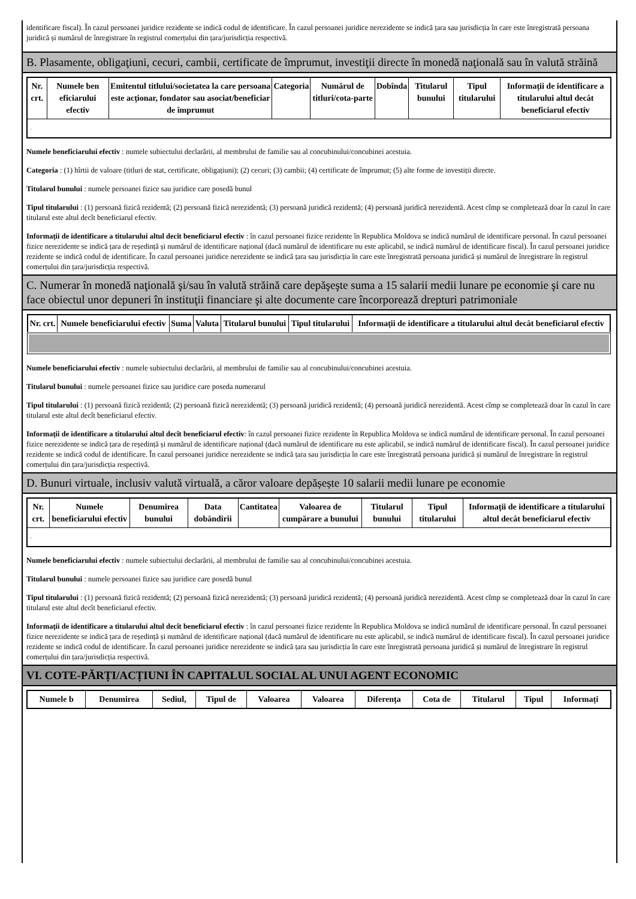identificare fiscal). În cazul persoanei juridice rezidente se indică codul de identificare. În cazul persoanei juridice nerezidente se indică țara sau jurisdicția în care este înregistrată persoana juridică și numărul de înregistrare în registrul comerțului din țara/jurisdicția respectivă.
B. Plasamente, obligaţiuni, cecuri, cambii, certificate de împrumut, investiţii directe în monedă naţională sau în valută străină
| Nr. crt. | Numele ben eficiarului efectiv | Emitentul titlului/societatea la care persoana este acționar, fondator sau asociat/beneficiar de împrumut | Categoria | Numărul de titluri/cota-parte | Dobînda | Titularul bunului | Tipul titularului | Informații de identificare a titularului altul decât beneficiarul efectiv |
| --- | --- | --- | --- | --- | --- | --- | --- | --- |
| - | | | | | | | | |
Numele beneficiarului efectiv : numele subiectului declarării, al membrului de familie sau al concubinului/concubinei acestuia.
Categoria : (1) hîrtii de valoare (titluri de stat, certificate, obligațiuni); (2) cecuri; (3) cambii; (4) certificate de împrumut; (5) alte forme de investiții directe.
Titularul bunului : numele persoanei fizice sau juridice care posedă bunul
Tipul titularului : (1) persoană fizică rezidentă; (2) persoană fizică nerezidentă; (3) persoană juridică rezidentă; (4) persoană juridică nerezidentă. Acest cîmp se completează doar în cazul în care titularul este altul decît beneficiarul efectiv.
Informații de identificare a titularului altul decît beneficiarul efectiv : în cazul persoanei fizice rezidente în Republica Moldova se indică numărul de identificare personal. În cazul persoanei fizice nerezidente se indică țara de reședință și numărul de identificare național (dacă numărul de identificare nu este aplicabil, se indică numărul de identificare fiscal). În cazul persoanei juridice rezidente se indică codul de identificare. În cazul persoanei juridice nerezidente se indică țara sau jurisdicția în care este înregistrată persoana juridică și numărul de înregistrare în registrul comerțului din țara/jurisdicția respectivă.
C. Numerar în monedă naţională şi/sau în valută străină care depăşeşte suma a 15 salarii medii lunare pe economie şi care nu face obiectul unor depuneri în instituţii financiare şi alte documente care încorporează drepturi patrimoniale
| Nr. crt. | Numele beneficiarului efectiv | Suma | Valuta | Titularul bunului | Tipul titularului | Informații de identificare a titularului altul decât beneficiarul efectiv |
| --- | --- | --- | --- | --- | --- | --- |
Numele beneficiarului efectiv : numele subiectului declarării, al membrului de familie sau al concubinului/concubinei acestuia.
Titularul bunului : numele persoanei fizice sau juridice care poseda numerarul
Tipul titularului : (1) persoană fizică rezidentă; (2) persoană fizică nerezidentă; (3) persoană juridică rezidentă; (4) persoană juridică nerezidentă. Acest cîmp se completează doar în cazul în care titularul este altul decît beneficiarul efectiv.
Informații de identificare a titularului altul decît beneficiarul efectiv: în cazul persoanei fizice rezidente în Republica Moldova se indică numărul de identificare personal. În cazul persoanei fizice nerezidente se indică țara de reședință și numărul de identificare național (dacă numărul de identificare nu este aplicabil, se indică numărul de identificare fiscal). În cazul persoanei juridice rezidente se indică codul de identificare. În cazul persoanei juridice nerezidente se indică țara sau jurisdicția în care este înregistrată persoana juridică și numărul de înregistrare în registrul comerțului din țara/jurisdicția respectivă.
D. Bunuri virtuale, inclusiv valută virtuală, a căror valoare depășește 10 salarii medii lunare pe economie
| Nr. crt. | Numele beneficiarului efectiv | Denumirea bunului | Data dobândirii | Cantitatea | Valoarea de cumpărare a bunului | Titularul bunului | Tipul titularului | Informații de identificare a titularului altul decât beneficiarul efectiv |
| --- | --- | --- | --- | --- | --- | --- | --- | --- |
| - | | | | | | | | |
Numele beneficiarului efectiv : numele subiectului declarării, al membrului de familie sau al concubinului/concubinei acestuia.
Titularul bunului : numele persoanei fizice sau juridice care posedă bunul
Tipul titularului : (1) persoană fizică rezidentă; (2) persoană fizică nerezidentă; (3) persoană juridică rezidentă; (4) persoană juridică nerezidentă. Acest cîmp se completează doar în cazul în care titularul este altul decît beneficiarul efectiv.
Informații de identificare a titularului altul decît beneficiarul efectiv : în cazul persoanei fizice rezidente în Republica Moldova se indică numărul de identificare personal. În cazul persoanei fizice nerezidente se indică țara de reședință și numărul de identificare național (dacă numărul de identificare nu este aplicabil, se indică numărul de identificare fiscal). În cazul persoanei juridice rezidente se indică codul de identificare. În cazul persoanei juridice nerezidente se indică țara sau jurisdicția în care este înregistrată persoana juridică și numărul de înregistrare în registrul comerțului din țara/jurisdicția respectivă.
VI. COTE-PĂRȚI/ACȚIUNI ÎN CAPITALUL SOCIAL AL UNUI AGENT ECONOMIC
| Numele b | Denumirea | Sediul, | Tipul de | Valoarea | Valoarea | Diferența | Cota de | Titularul | Tipul | Informați |
| --- | --- | --- | --- | --- | --- | --- | --- | --- | --- | --- |